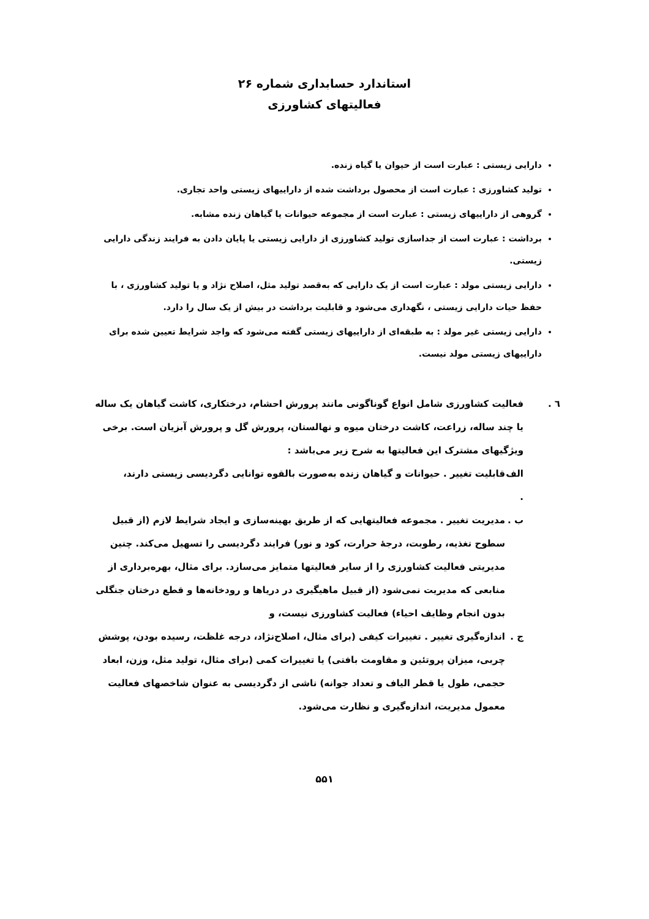استاندارد حسابداری شماره ۲۶
فعالیتهای کشاورزی
دارایی زیستی : عبارت است از حیوان یا گیاه زنده.
تولید کشاورزی : عبارت است از محصول برداشت شده از داراییهای زیستی واحد تجاری.
گروهی از داراییهای زیستی : عبارت است از مجموعه حیوانات یا گیاهان زنده مشابه.
برداشت : عبارت است از جداسازی تولید کشاورزی از دارایی زیستی یا پایان دادن به فرایند زندگی دارایی زیستی.
دارایی زیستی مولد : عبارت است از یک دارایی که به‌قصد تولید مثل، اصلاح نژاد و یا تولید کشاورزی ، با حفظ حیات دارایی زیستی ، نگهداری می‌شود و قابلیت برداشت در بیش از یک سال را دارد.
دارایی زیستی غیر مولد : به طبقه‌ای از داراییهای زیستی گفته می‌شود که واجد شرایط تعیین شده برای داراییهای زیستی مولد نیست.
٦ . فعالیت کشاورزی شامل انواع گوناگونی مانند پرورش احشام، درختکاری، کاشت گیاهان یک ساله یا چند ساله، زراعت، کاشت درختان میوه و نهالستان، پرورش گل و پرورش آبزیان است. برخی ویژگیهای مشترک این فعالیتها به شرح زیر می‌باشد :
الف . قابلیت تغییر . حیوانات و گیاهان زنده به‌صورت بالقوه توانایی دگردیسی زیستی دارند،
ب . مدیریت تغییر . مجموعه فعالیتهایی که از طریق بهینه‌سازی و ایجاد شرایط لازم (از قبیل سطوح تغذیه، رطوبت، درجهٔ حرارت، کود و نور) فرایند دگردیسی را تسهیل می‌کند. چنین مدیریتی فعالیت کشاورزی را از سایر فعالیتها متمایز می‌سازد. برای مثال، بهره‌برداری از منابعی که مدیریت نمی‌شود (از قبیل ماهیگیری در دریاها و رودخانه‌ها و قطع درختان جنگلی بدون انجام وظایف احیاء) فعالیت کشاورزی نیست، و
ج . اندازه‌گیری تغییر . تغییرات کیفی (برای مثال، اصلاح‌نژاد، درجه غلظت، رسیده بودن، پوشش چربی، میزان پروتئین و مقاومت بافتی) یا تغییرات کمی (برای مثال، تولید مثل، وزن، ابعاد حجمی، طول یا قطر الیاف و تعداد جوانه) ناشی از دگردیسی به عنوان شاخصهای فعالیت معمول مدیریت، اندازه‌گیری و نظارت می‌شود.
۵۵۱